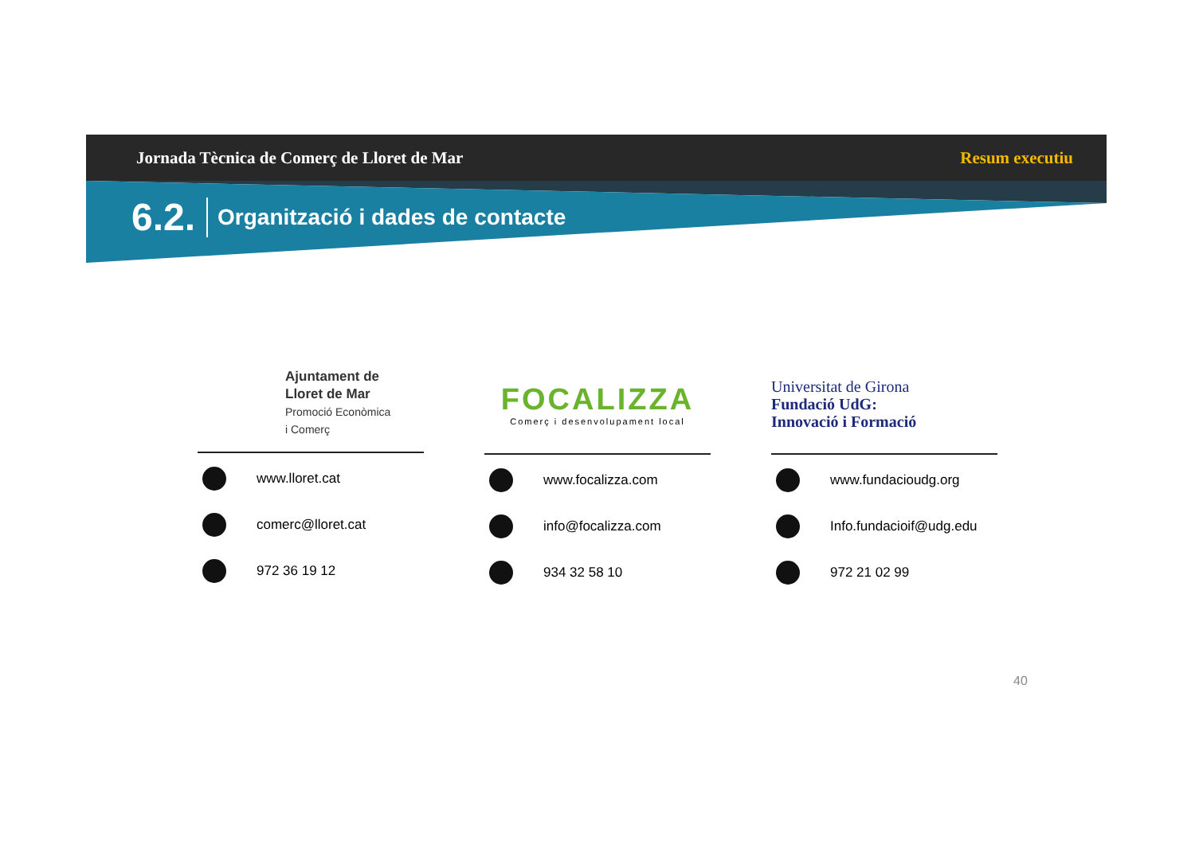Jornada Tècnica de Comerç de Lloret de Mar Resum executiu
6.2. Organització i dades de contacte
Ajuntament de
Lloret de Mar
Promoció Econòmica
i Comerç
www.lloret.cat
comerc@lloret.cat
972 36 19 12
FOCALIZZA
Comerç i desenvolupament local
www.focalizza.com
info@focalizza.com
934 32 58 10
Universitat de Girona
Fundació UdG:
Innovació i Formació
www.fundacioudg.org
Info.fundacioif@udg.edu
972 21 02 99
40